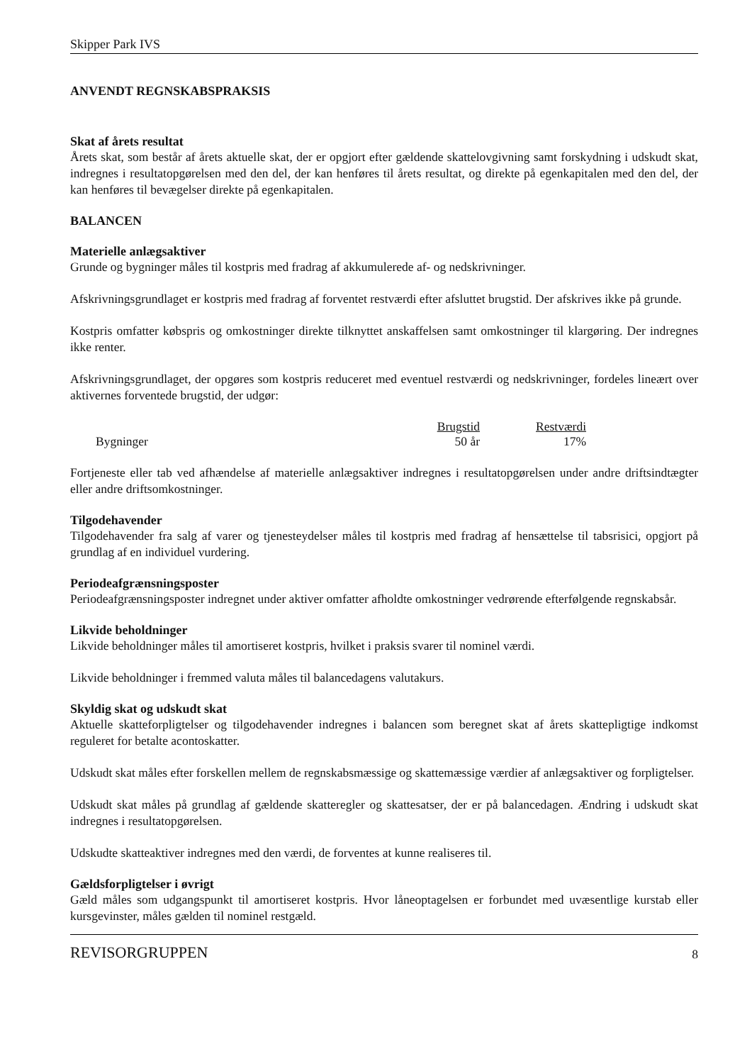Skipper Park IVS
ANVENDT REGNSKABSPRAKSIS
Skat af årets resultat
Årets skat, som består af årets aktuelle skat, der er opgjort efter gældende skattelovgivning samt forskydning i udskudt skat, indregnes i resultatopgørelsen med den del, der kan henføres til årets resultat, og direkte på egenkapitalen med den del, der kan henføres til bevægelser direkte på egenkapitalen.
BALANCEN
Materielle anlægsaktiver
Grunde og bygninger måles til kostpris med fradrag af akkumulerede af- og nedskrivninger.
Afskrivningsgrundlaget er kostpris med fradrag af forventet restværdi efter afsluttet brugstid. Der afskrives ikke på grunde.
Kostpris omfatter købspris og omkostninger direkte tilknyttet anskaffelsen samt omkostninger til klargøring. Der indregnes ikke renter.
Afskrivningsgrundlaget, der opgøres som kostpris reduceret med eventuel restværdi og nedskrivninger, fordeles lineært over aktivernes forventede brugstid, der udgør:
| | Brugstid | Restværdi |
| --- | --- | --- |
| Bygninger | 50 år | 17% |
Fortjeneste eller tab ved afhændelse af materielle anlægsaktiver indregnes i resultatopgørelsen under andre driftsindtægter eller andre driftsomkostninger.
Tilgodehavender
Tilgodehavender fra salg af varer og tjenesteydelser måles til kostpris med fradrag af hensættelse til tabsrisici, opgjort på grundlag af en individuel vurdering.
Periodeafgrænsningsposter
Periodeafgrænsningsposter indregnet under aktiver omfatter afholdte omkostninger vedrørende efterfølgende regnskabsår.
Likvide beholdninger
Likvide beholdninger måles til amortiseret kostpris, hvilket i praksis svarer til nominel værdi.
Likvide beholdninger i fremmed valuta måles til balancedagens valutakurs.
Skyldig skat og udskudt skat
Aktuelle skatteforpligtelser og tilgodehavender indregnes i balancen som beregnet skat af årets skattepligtige indkomst reguleret for betalte acontoskatter.
Udskudt skat måles efter forskellen mellem de regnskabsmæssige og skattemæssige værdier af anlægsaktiver og forpligtelser.
Udskudt skat måles på grundlag af gældende skatteregler og skattesatser, der er på balancedagen. Ændring i udskudt skat indregnes i resultatopgørelsen.
Udskudte skatteaktiver indregnes med den værdi, de forventes at kunne realiseres til.
Gældsforpligtelser i øvrigt
Gæld måles som udgangspunkt til amortiseret kostpris. Hvor låneoptagelsen er forbundet med uvæsentlige kurstab eller kursgevinster, måles gælden til nominel restgæld.
REVISORGRUPPEN 8